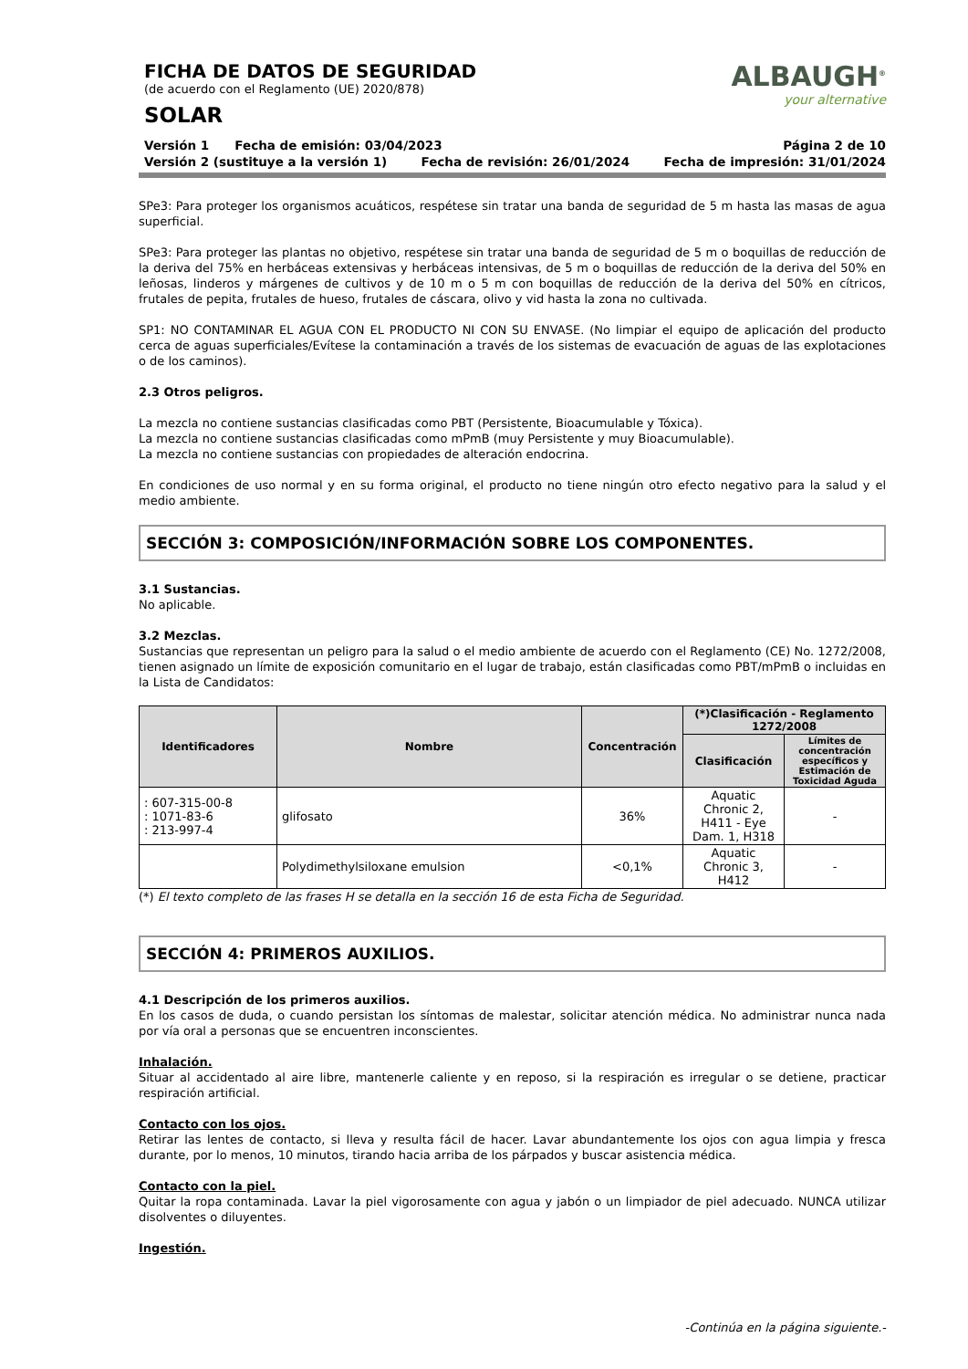FICHA DE DATOS DE SEGURIDAD
(de acuerdo con el Reglamento (UE) 2020/878)
SOLAR
ALBAUGH<sup>®</sup>
your alternative
Versión 1 Fecha de emisión: 03/04/2023 Página 2 de 10
Versión 2 (sustituye a la versión 1) Fecha de revisión: 26/01/2024 Fecha de impresión: 31/01/2024
SPe3: Para proteger los organismos acuáticos, respétese sin tratar una banda de seguridad de 5 m hasta las masas de agua superficial.
SPe3: Para proteger las plantas no objetivo, respétese sin tratar una banda de seguridad de 5 m o boquillas de reducción de la deriva del 75% en herbáceas extensivas y herbáceas intensivas, de 5 m o boquillas de reducción de la deriva del 50% en leñosas, linderos y márgenes de cultivos y de 10 m o 5 m con boquillas de reducción de la deriva del 50% en cítricos, frutales de pepita, frutales de hueso, frutales de cáscara, olivo y vid hasta la zona no cultivada.
SP1: NO CONTAMINAR EL AGUA CON EL PRODUCTO NI CON SU ENVASE. (No limpiar el equipo de aplicación del producto cerca de aguas superficiales/Evítese la contaminación a través de los sistemas de evacuación de aguas de las explotaciones o de los caminos).
2.3 Otros peligros.
La mezcla no contiene sustancias clasificadas como PBT (Persistente, Bioacumulable y Tóxica).
La mezcla no contiene sustancias clasificadas como mPmB (muy Persistente y muy Bioacumulable).
La mezcla no contiene sustancias con propiedades de alteración endocrina.
En condiciones de uso normal y en su forma original, el producto no tiene ningún otro efecto negativo para la salud y el medio ambiente.
SECCIÓN 3: COMPOSICIÓN/INFORMACIÓN SOBRE LOS COMPONENTES.
3.1 Sustancias.
No aplicable.
3.2 Mezclas.
Sustancias que representan un peligro para la salud o el medio ambiente de acuerdo con el Reglamento (CE) No. 1272/2008, tienen asignado un límite de exposición comunitario en el lugar de trabajo, están clasificadas como PBT/mPmB o incluidas en la Lista de Candidatos:
| Identificadores | Nombre | Concentración | (*)Clasificación - Reglamento 1272/2008 | |
| --- | --- | --- | --- | --- |
| | | | Clasificación | Límites de concentración específicos y Estimación de Toxicidad Aguda |
| : 607-315-00-8 : 1071-83-6 : 213-997-4 | glifosato | 36% | Aquatic Chronic 2, H411 - Eye Dam. 1, H318 | - |
| | Polydimethylsiloxane emulsion | <0,1% | Aquatic Chronic 3, H412 | - |
(*) El texto completo de las frases H se detalla en la sección 16 de esta Ficha de Seguridad.
SECCIÓN 4: PRIMEROS AUXILIOS.
4.1 Descripción de los primeros auxilios.
En los casos de duda, o cuando persistan los síntomas de malestar, solicitar atención médica. No administrar nunca nada por vía oral a personas que se encuentren inconscientes.
Inhalación.
Situar al accidentado al aire libre, mantenerle caliente y en reposo, si la respiración es irregular o se detiene, practicar respiración artificial.
Contacto con los ojos.
Retirar las lentes de contacto, si lleva y resulta fácil de hacer. Lavar abundantemente los ojos con agua limpia y fresca durante, por lo menos, 10 minutos, tirando hacia arriba de los párpados y buscar asistencia médica.
Contacto con la piel.
Quitar la ropa contaminada. Lavar la piel vigorosamente con agua y jabón o un limpiador de piel adecuado. NUNCA utilizar disolventes o diluyentes.
Ingestión.
-Continúa en la página siguiente.-